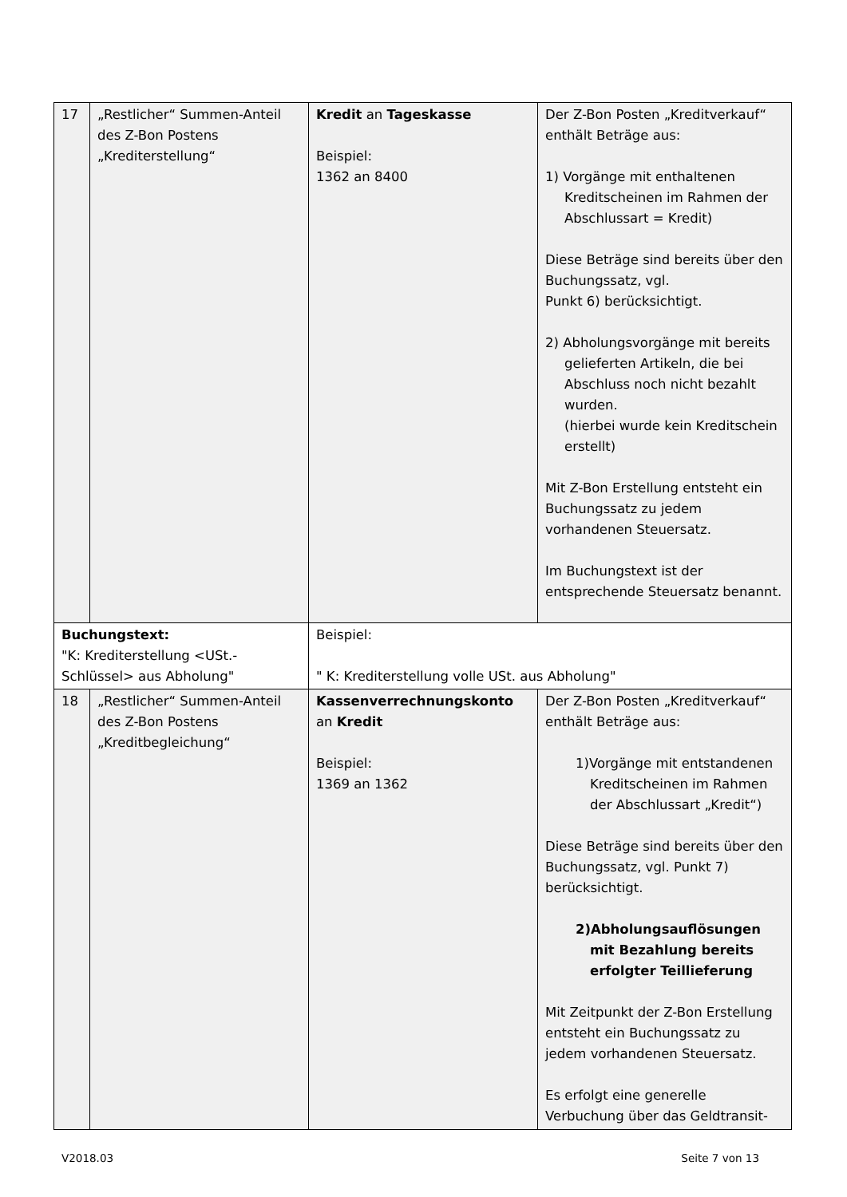| 17 | „Restlicher“ Summen-Anteil des Z-Bon Postens „Krediterstellung“ | Kredit an Tageskasse Beispiel: 1362 an 8400 | Der Z-Bon Posten „Kreditverkauf“ enthält Beträge aus: 1) Vorgänge mit enthaltenen Kreditscheinen im Rahmen der Abschlussart = Kredit) Diese Beträge sind bereits über den Buchungssatz, vgl. Punkt 6) berücksichtigt. 2) Abholungsvorgänge mit bereits gelieferten Artikeln, die bei Abschluss noch nicht bezahlt wurden. (hierbei wurde kein Kreditschein erstellt) Mit Z-Bon Erstellung entsteht ein Buchungssatz zu jedem vorhandenen Steuersatz. Im Buchungstext ist der entsprechende Steuersatz benannt. |
| Buchungstext: "K: Krediterstellung <USt.-Schlüssel> aus Abholung" | | Beispiel: " K: Krediterstellung volle USt. aus Abholung" | |
| 18 | „Restlicher“ Summen-Anteil des Z-Bon Postens „Kreditbegleichung“ | Kassenverrechnungskonto an Kredit Beispiel: 1369 an 1362 | Der Z-Bon Posten „Kreditverkauf“ enthält Beträge aus: 1)Vorgänge mit entstandenen Kreditscheinen im Rahmen der Abschlussart „Kredit“) Diese Beträge sind bereits über den Buchungssatz, vgl. Punkt 7) berücksichtigt. 2)Abholungsauflösungen mit Bezahlung bereits erfolgter Teillieferung Mit Zeitpunkt der Z-Bon Erstellung entsteht ein Buchungssatz zu jedem vorhandenen Steuersatz. Es erfolgt eine generelle Verbuchung über das Geldtransit- |
V2018.03 Seite 7 von 13